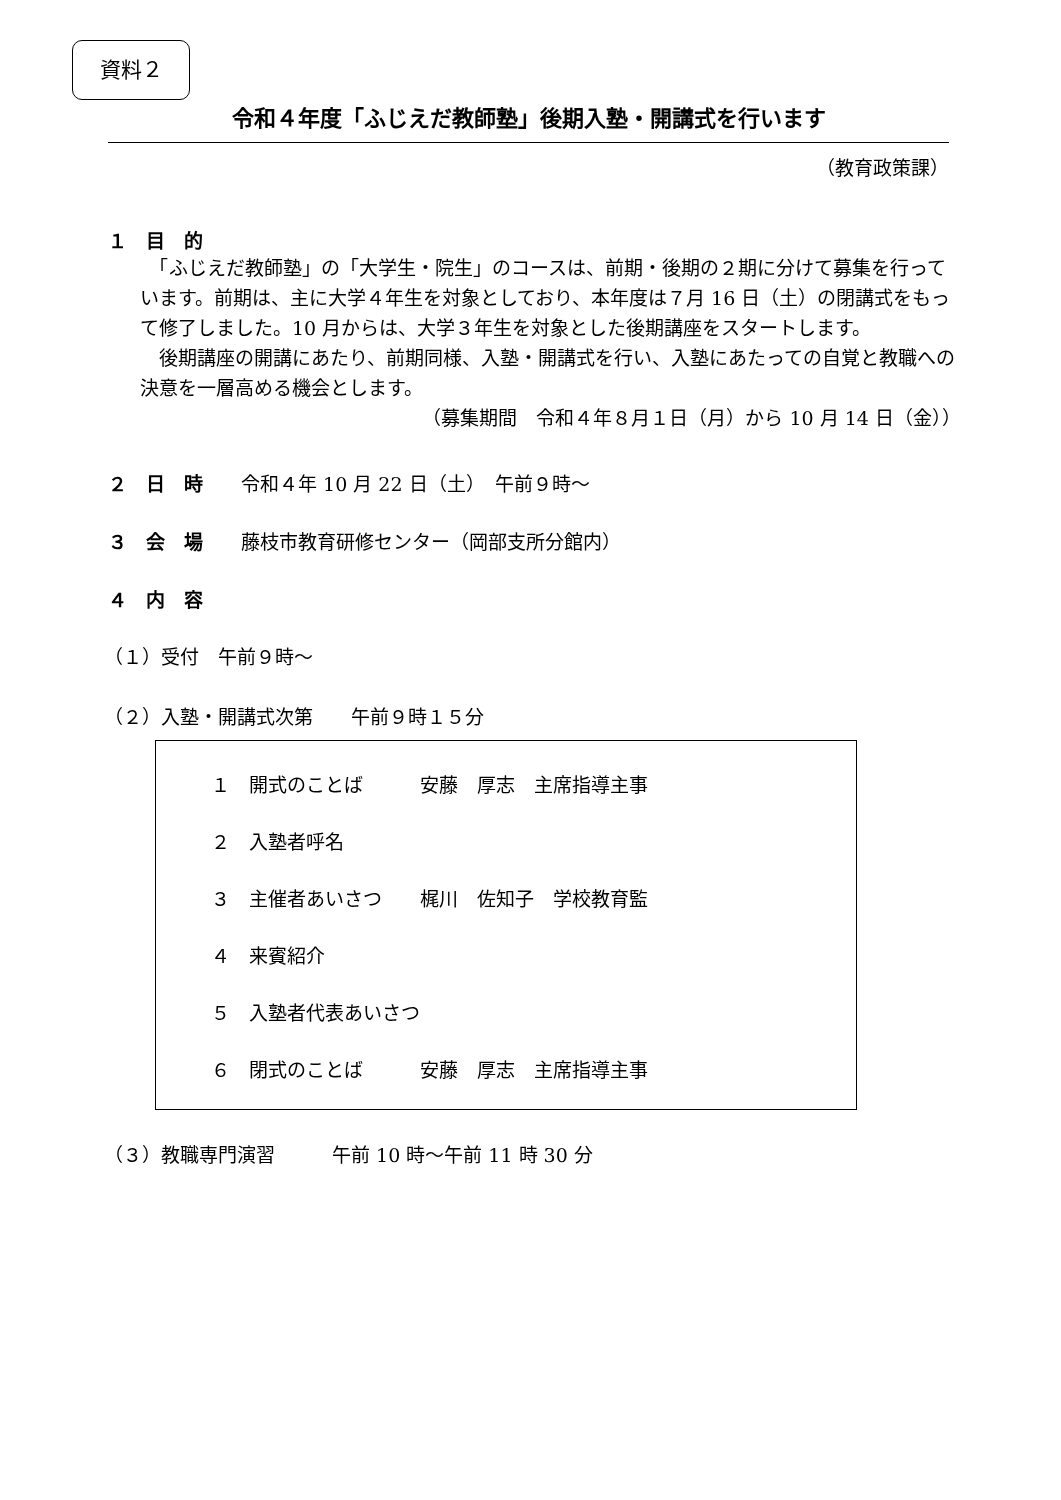資料２
令和４年度「ふじえだ教師塾」後期入塾・開講式を行います
（教育政策課）
１　目　的
　「ふじえだ教師塾」の「大学生・院生」のコースは、前期・後期の２期に分けて募集を行っています。前期は、主に大学４年生を対象としており、本年度は７月 16 日（土）の閉講式をもって修了しました。10 月からは、大学３年生を対象とした後期講座をスタートします。
　後期講座の開講にあたり、前期同様、入塾・開講式を行い、入塾にあたっての自覚と教職への決意を一層高める機会とします。
（募集期間　令和４年８月１日（月）から 10 月 14 日（金））
２　日　時　　令和４年 10 月 22 日（土）　午前９時～
３　会　場　　藤枝市教育研修センター（岡部支所分館内）
４　内　容
（１）受付　午前９時～
（２）入塾・開講式次第　　午前９時１５分
１　開式のことば　　　安藤　厚志　主席指導主事
２　入塾者呼名
３　主催者あいさつ　　梶川　佐知子　学校教育監
４　来賓紹介
５　入塾者代表あいさつ
６　閉式のことば　　　安藤　厚志　主席指導主事
（３）教職専門演習　　　午前 10 時～午前 11 時 30 分